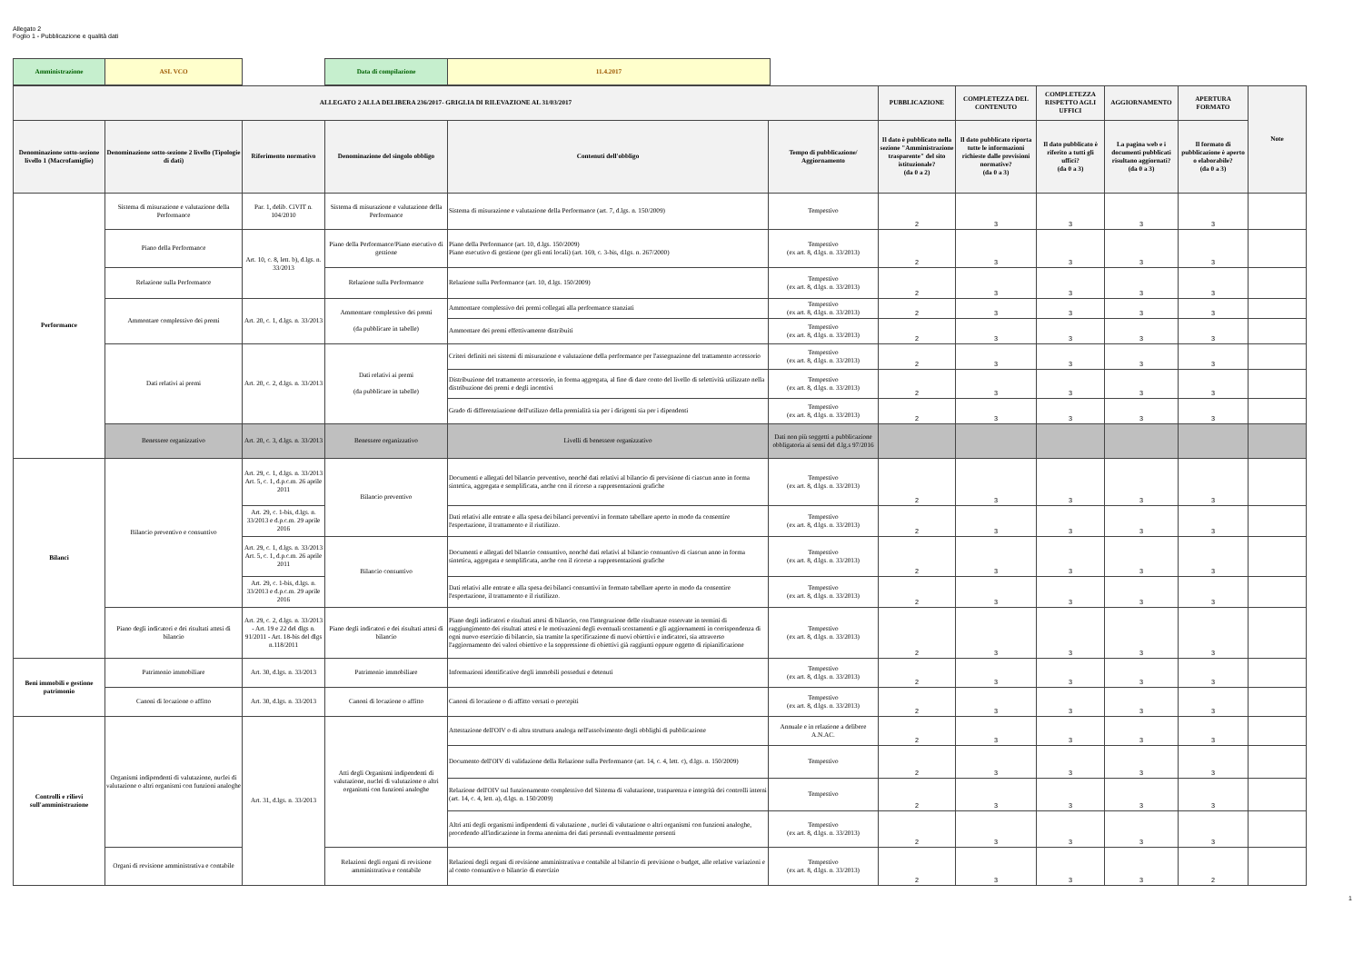Allegato 2
Foglio 1 - Pubblicazione e qualità dati
| Amministrazione | ASL VCO | | Data di compilazione | 11.4.2017 |
| ALLEGATO 2 ALLA DELIBERA 236/2017- GRIGLIA DI RILEVAZIONE AL 31/03/2017 | | | | | | PUBBLICAZIONE | COMPLETEZZA DEL CONTENUTO | COMPLETEZZA RISPETTO AGLI UFFICI | AGGIORNAMENTO | APERTURA FORMATO | Note |
| --- | --- | --- | --- | --- | --- | --- | --- | --- | --- | --- | --- |
| Denominazione sotto-sezione livello 1 (Macrofamiglie) | Denominazione sotto-sezione 2 livello (Tipologie di dati) | Riferimento normativo | Denominazione del singolo obbligo | Contenuti dell'obbligo | Tempo di pubblicazione/ Aggiornamento | Il dato è pubblicato nella sezione "Amministrazione trasparente" del sito istituzionale? (da 0 a 2) | Il dato pubblicato riporta tutte le informazioni richieste dalle previsioni normative? (da 0 a 3) | Il dato pubblicato è riferito a tutti gli uffici? (da 0 a 3) | La pagina web e i documenti pubblicati risultano aggiornati? (da 0 a 3) | Il formato di pubblicazione è aperto o elaborabile? (da 0 a 3) | |
| Performance | Sistema di misurazione e valutazione della Performance | Par. 1, delib. CiVIT n. 104/2010 | Sistema di misurazione e valutazione della Performance | Sistema di misurazione e valutazione della Performance (art. 7, d.lgs. n. 150/2009) | Tempestivo | 2 | 3 | 3 | 3 | 3 | |
| | Piano della Performance | Art. 10, c. 8, lett. b), d.lgs. n. 33/2013 | Piano della Performance/Piano esecutivo di gestione | Piano della Performance (art. 10, d.lgs. 150/2009) Piano esecutivo di gestione (per gli enti locali) (art. 169, c. 3-bis, d.lgs. n. 267/2000) | Tempestivo (ex art. 8, d.lgs. n. 33/2013) | 2 | 3 | 3 | 3 | 3 | |
| | Relazione sulla Performance | | Relazione sulla Performance | Relazione sulla Performance (art. 10, d.lgs. 150/2009) | Tempestivo (ex art. 8, d.lgs. n. 33/2013) | 2 | 3 | 3 | 3 | 3 | |
| | Ammontare complessivo dei premi | Art. 20, c. 1, d.lgs. n. 33/2013 | Ammontare complessivo dei premi (da pubblicare in tabelle) | Ammontare complessivo dei premi collegati alla performance stanziati | Tempestivo (ex art. 8, d.lgs. n. 33/2013) | 2 | 3 | 3 | 3 | 3 | |
| | | | | Ammontare dei premi effettivamente distribuiti | Tempestivo (ex art. 8, d.lgs. n. 33/2013) | 2 | 3 | 3 | 3 | 3 | |
| | Dati relativi ai premi | Art. 20, c. 2, d.lgs. n. 33/2013 | Dati relativi ai premi (da pubblicare in tabelle) | Criteri definiti nei sistemi di misurazione e valutazione della performance per l'assegnazione del trattamento accessorio | Tempestivo (ex art. 8, d.lgs. n. 33/2013) | 2 | 3 | 3 | 3 | 3 | |
| | | | | Distribuzione del trattamento accessorio, in forma aggregata, al fine di dare conto del livello di selettività utilizzato nella distribuzione dei premi e degli incentivi | Tempestivo (ex art. 8, d.lgs. n. 33/2013) | 2 | 3 | 3 | 3 | 3 | |
| | | | | Grado di differenziazione dell'utilizzo della premialità sia per i dirigenti sia per i dipendenti | Tempestivo (ex art. 8, d.lgs. n. 33/2013) | 2 | 3 | 3 | 3 | 3 | |
| | Benessere organizzativo | Art. 20, c. 3, d.lgs. n. 33/2013 | Benessere organizzativo | Livelli di benessere organizzativo | Dati non più soggetti a pubblicazione obbligatoria ai sensi del d.lg.s 97/2016 | | | | | | |
| Bilanci | Bilancio preventivo e consuntivo | Art. 29, c. 1, d.lgs. n. 33/2013 Art. 5, c. 1, d.p.c.m. 26 aprile 2011 | Bilancio preventivo | Documenti e allegati del bilancio preventivo, nonché dati relativi al bilancio di previsione di ciascun anno in forma sintetica, aggregata e semplificata, anche con il ricorso a rappresentazioni grafiche | Tempestivo (ex art. 8, d.lgs. n. 33/2013) | 2 | 3 | 3 | 3 | 3 | |
| | | Art. 29, c. 1-bis, d.lgs. n. 33/2013 e d.p.c.m. 29 aprile 2016 | | Dati relativi alle entrate e alla spesa dei bilanci preventivi in formato tabellare aperto in modo da consentire l'esportazione, il trattamento e il riutilizzo. | Tempestivo (ex art. 8, d.lgs. n. 33/2013) | 2 | 3 | 3 | 3 | 3 | |
| | | Art. 29, c. 1, d.lgs. n. 33/2013 Art. 5, c. 1, d.p.c.m. 26 aprile 2011 | Bilancio consuntivo | Documenti e allegati del bilancio consuntivo, nonché dati relativi al bilancio consuntivo di ciascun anno in forma sintetica, aggregata e semplificata, anche con il ricorso a rappresentazioni grafiche | Tempestivo (ex art. 8, d.lgs. n. 33/2013) | 2 | 3 | 3 | 3 | 3 | |
| | | Art. 29, c. 1-bis, d.lgs. n. 33/2013 e d.p.c.m. 29 aprile 2016 | | Dati relativi alle entrate e alla spesa dei bilanci consuntivi in formato tabellare aperto in modo da consentire l'esportazione, il trattamento e il riutilizzo. | Tempestivo (ex art. 8, d.lgs. n. 33/2013) | 2 | 3 | 3 | 3 | 3 | |
| | Piano degli indicatori e dei risultati attesi di bilancio | Art. 29, c. 2, d.lgs. n. 33/2013 - Art. 19 e 22 del dlgs n. 91/2011 - Art. 18-bis del dlgs n.118/2011 | Piano degli indicatori e dei risultati attesi di bilancio | Piano degli indicatori e risultati attesi di bilancio, con l'integrazione delle risultanze osservate in termini di raggiungimento dei risultati attesi e le motivazioni degli eventuali scostamenti e gli aggiornamenti in corrispondenza di ogni nuovo esercizio di bilancio, sia tramite la specificazione di nuovi obiettivi e indicatori, sia attraverso l'aggiornamento dei valori obiettivo e la soppressione di obiettivi già raggiunti oppure oggetto di ripianificazione | Tempestivo (ex art. 8, d.lgs. n. 33/2013) | 2 | 3 | 3 | 3 | 3 | |
| Beni immobili e gestione patrimonio | Patrimonio immobiliare | Art. 30, d.lgs. n. 33/2013 | Patrimonio immobiliare | Informazioni identificative degli immobili posseduti e detenuti | Tempestivo (ex art. 8, d.lgs. n. 33/2013) | 2 | 3 | 3 | 3 | 3 | |
| | Canoni di locazione o affitto | Art. 30, d.lgs. n. 33/2013 | Canoni di locazione o affitto | Canoni di locazione o di affitto versati o percepiti | Tempestivo (ex art. 8, d.lgs. n. 33/2013) | 2 | 3 | 3 | 3 | 3 | |
| Controlli e rilievi sull'amministrazione | Organismi indipendenti di valutazione, nuclei di valutazione o altri organismi con funzioni analoghe | Art. 31, d.lgs. n. 33/2013 | Atti degli Organismi indipendenti di valutazione, nuclei di valutazione o altri organismi con funzioni analoghe | Attestazione dell'OIV o di altra struttura analoga nell'assolvimento degli obblighi di pubblicazione | Annuale e in relazione a delibere A.N.AC. | 2 | 3 | 3 | 3 | 3 | |
| | | | | Documento dell'OIV di validazione della Relazione sulla Performance (art. 14, c. 4, lett. c), d.lgs. n. 150/2009) | Tempestivo | 2 | 3 | 3 | 3 | 3 | |
| | | | | Relazione dell'OIV sul funzionamento complessivo del Sistema di valutazione, trasparenza e integrità dei controlli interni (art. 14, c. 4, lett. a), d.lgs. n. 150/2009) | Tempestivo | 2 | 3 | 3 | 3 | 3 | |
| | | | | Altri atti degli organismi indipendenti di valutazione , nuclei di valutazione o altri organismi con funzioni analoghe, procedendo all'indicazione in forma anonima dei dati personali eventualmente presenti | Tempestivo (ex art. 8, d.lgs. n. 33/2013) | 2 | 3 | 3 | 3 | 3 | |
| | Organi di revisione amministrativa e contabile | | Relazioni degli organi di revisione amministrativa e contabile | Relazioni degli organi di revisione amministrativa e contabile al bilancio di previsione o budget, alle relative variazioni e al conto consuntivo o bilancio di esercizio | Tempestivo (ex art. 8, d.lgs. n. 33/2013) | 2 | 3 | 3 | 3 | 2 | |
1